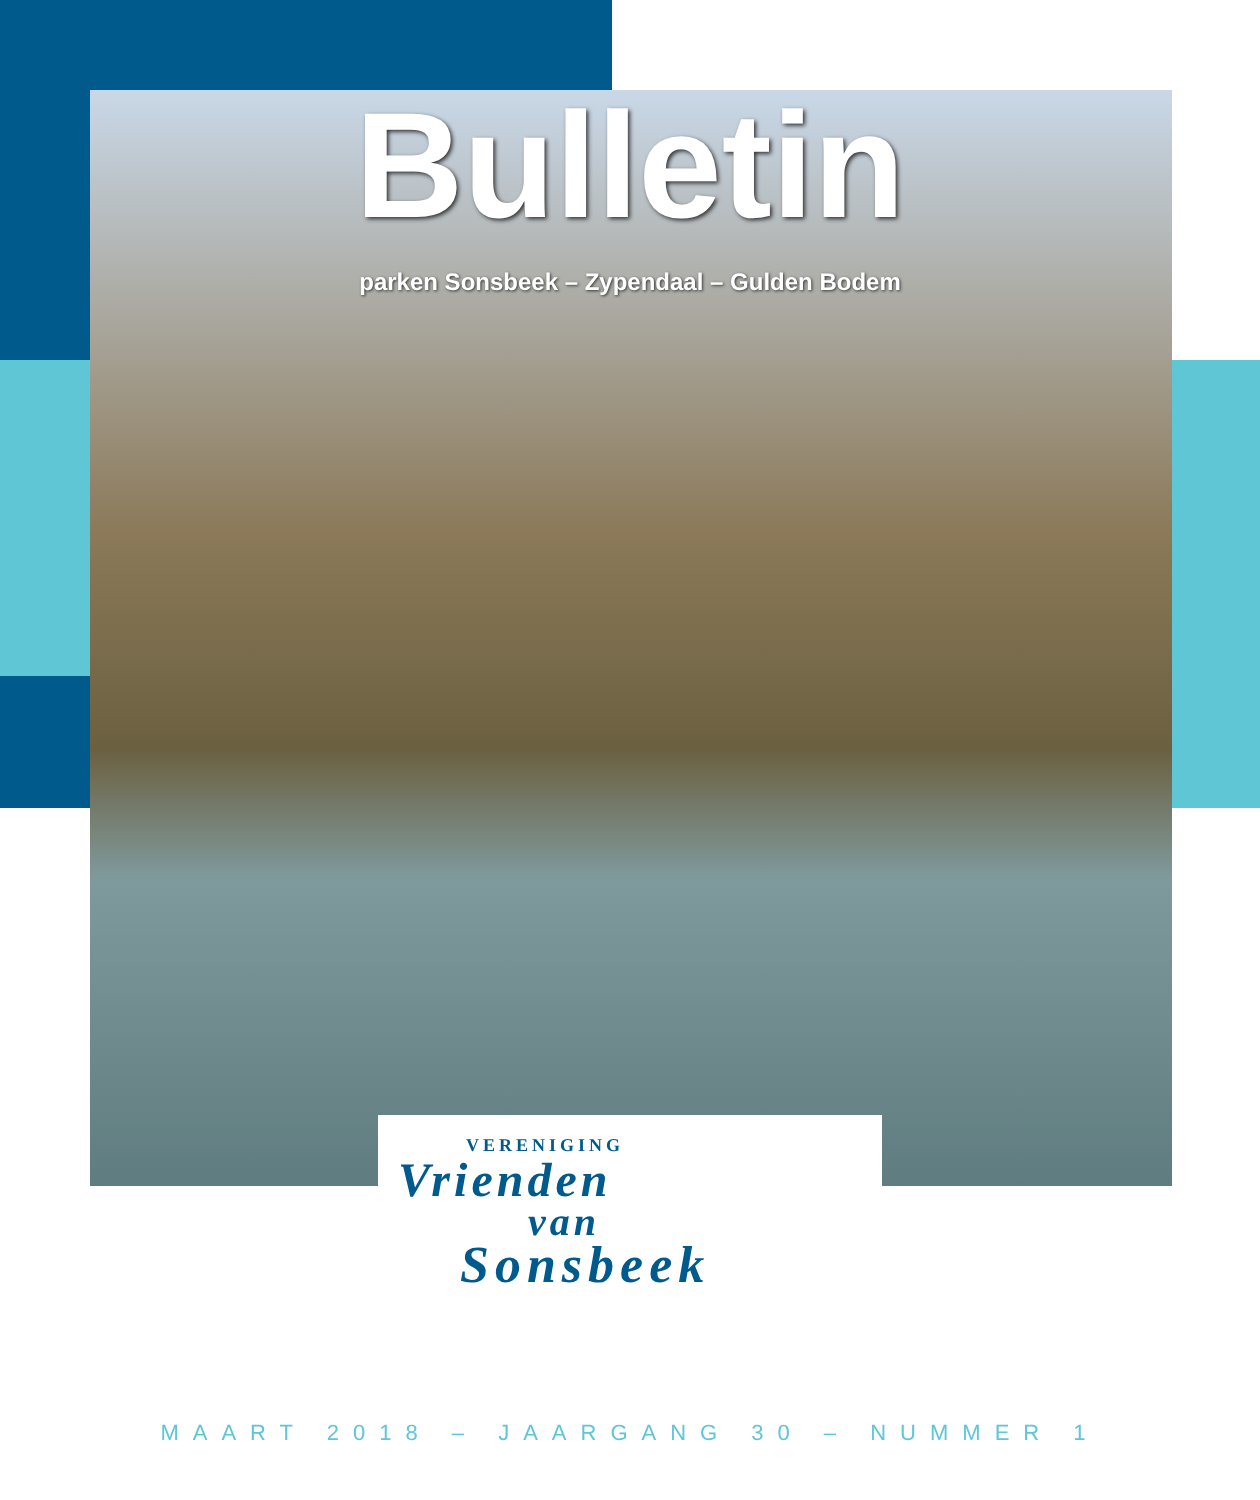Bulletin
parken Sonsbeek – Zypendaal – Gulden Bodem
VERENIGING
Vrienden
van
Sonsbeek
MAART 2018 – JAARGANG 30 – NUMMER 1